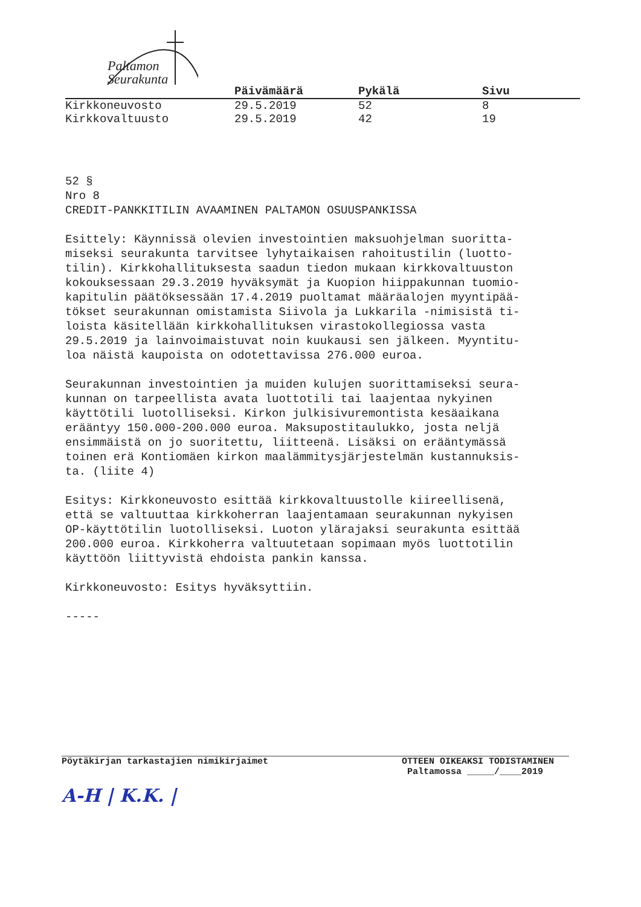Paltamon
Seurakunta
| | Päivämäärä | Pykälä | Sivu |
| --- | --- | --- | --- |
| Kirkkoneuvosto | 29.5.2019 | 52 | 8 |
| Kirkkovaltuusto | 29.5.2019 | 42 | 19 |
52 § Nro 8 CREDIT-PANKKITILIN AVAAMINEN PALTAMON OSUUSPANKISSA
Esittely: Käynnissä olevien investointien maksuohjelman suoritta- miseksi seurakunta tarvitsee lyhytaikaisen rahoitustilin (luotto- tilin). Kirkkohallituksesta saadun tiedon mukaan kirkkovaltuuston kokouksessaan 29.3.2019 hyväksymät ja Kuopion hiippakunnan tuomio- kapitulin päätöksessään 17.4.2019 puoltamat määräalojen myyntipää- tökset seurakunnan omistamista Siivola ja Lukkarila -nimisistä ti- loista käsitellään kirkkohallituksen virastokollegiossa vasta 29.5.2019 ja lainvoimaistuvat noin kuukausi sen jälkeen. Myyntitu- loa näistä kaupoista on odotettavissa 276.000 euroa.
Seurakunnan investointien ja muiden kulujen suorittamiseksi seura- kunnan on tarpeellista avata luottotili tai laajentaa nykyinen käyttötili luotolliseksi. Kirkon julkisivuremontista kesäaikana erääntyy 150.000-200.000 euroa. Maksupostitaulukko, josta neljä ensimmäistä on jo suoritettu, liitteenä. Lisäksi on erääntymässä toinen erä Kontiomäen kirkon maalämmitysjärjestelmän kustannuksis- ta. (liite 4)
Esitys: Kirkkoneuvosto esittää kirkkovaltuustolle kiireellisenä, että se valtuuttaa kirkkoherran laajentamaan seurakunnan nykyisen OP-käyttötilin luotolliseksi. Luoton ylärajaksi seurakunta esittää 200.000 euroa. Kirkkoherra valtuutetaan sopimaan myös luottotilin käyttöön liittyvistä ehdoista pankin kanssa.
Kirkkoneuvosto: Esitys hyväksyttiin.
-----
Pöytäkirjan tarkastajien nimikirjaimet
A-H | K.K. |
OTTEEN OIKEAKSI TODISTAMINEN
Paltamossa _____/____2019